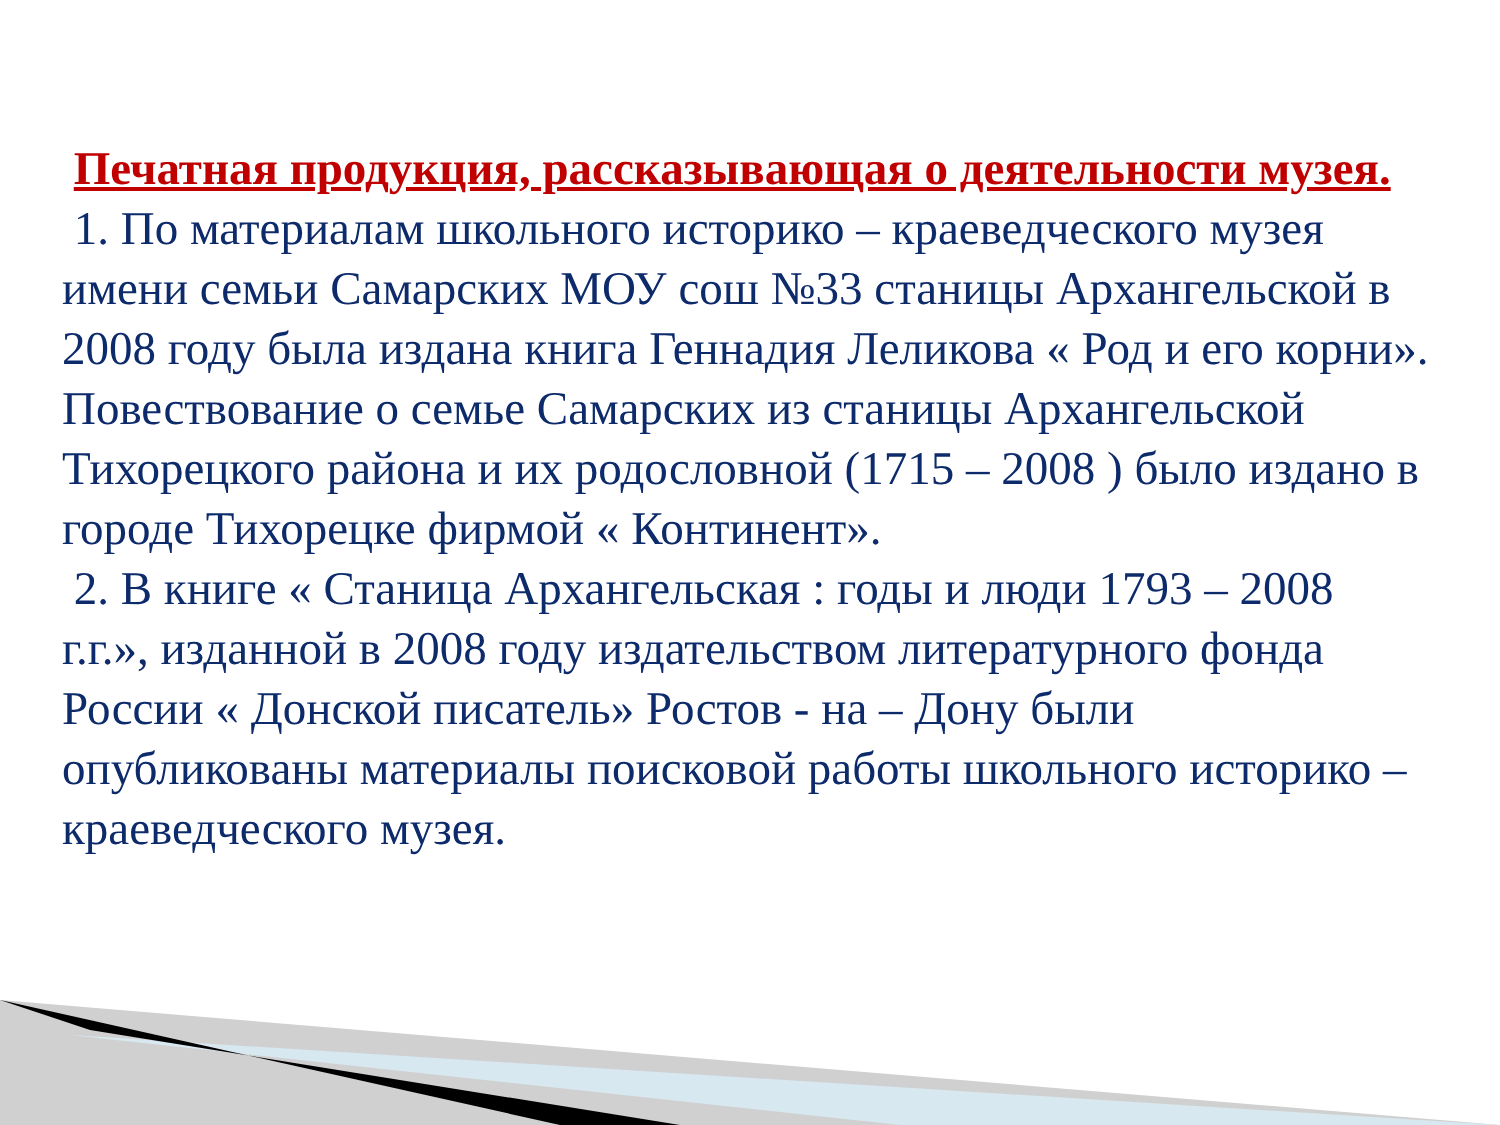Печатная продукция, рассказывающая о деятельности музея.
1. По материалам школьного историко – краеведческого музея имени семьи Самарских МОУ сош №33 станицы Архангельской в 2008 году была издана книга Геннадия Леликова « Род и его корни». Повествование о семье Самарских из станицы Архангельской Тихорецкого района и их родословной (1715 – 2008 ) было издано в городе Тихорецке фирмой « Континент».
2. В книге « Станица Архангельская : годы и люди 1793 – 2008 г.г.», изданной в 2008 году издательством литературного фонда России « Донской писатель» Ростов - на – Дону были опубликованы материалы поисковой работы школьного историко – краеведческого музея.